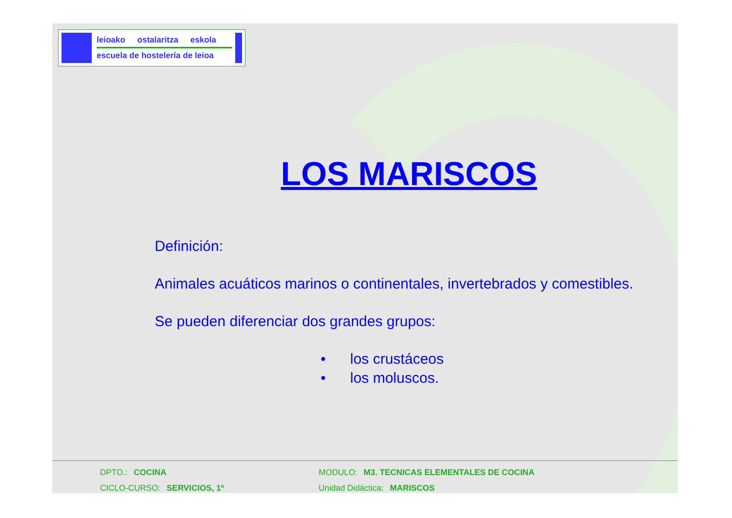leioako ostalaritza eskola
escuela de hostelería de leioa
LOS MARISCOS
Definición:
Animales acuáticos marinos o continentales, invertebrados y comestibles.
Se pueden diferenciar dos grandes grupos:
• los crustáceos
• los moluscos.
DPTO.: COCINA
MODULO: M3. TECNICAS ELEMENTALES DE COCINA
CICLO-CURSO: SERVICIOS, 1º
Unidad Didáctica: MARISCOS